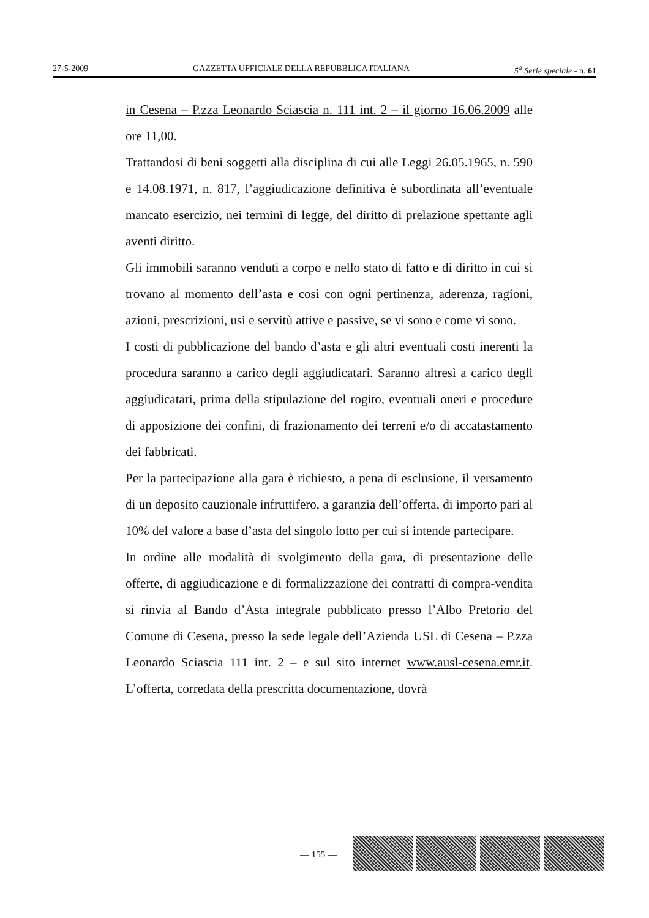27-5-2009 GAZZETTA UFFICIALE DELLA REPUBBLICA ITALIANA 5<sup>a</sup> Serie speciale - n. 61
in Cesena – P.zza Leonardo Sciascia n. 111 int. 2 – il giorno 16.06.2009 alle ore 11,00.
Trattandosi di beni soggetti alla disciplina di cui alle Leggi 26.05.1965, n. 590 e 14.08.1971, n. 817, l’aggiudicazione definitiva è subordinata all’eventuale mancato esercizio, nei termini di legge, del diritto di prelazione spettante agli aventi diritto.
Gli immobili saranno venduti a corpo e nello stato di fatto e di diritto in cui si trovano al momento dell’asta e così con ogni pertinenza, aderenza, ragioni, azioni, prescrizioni, usi e servitù attive e passive, se vi sono e come vi sono.
I costi di pubblicazione del bando d’asta e gli altri eventuali costi inerenti la procedura saranno a carico degli aggiudicatari. Saranno altresì a carico degli aggiudicatari, prima della stipulazione del rogito, eventuali oneri e procedure di apposizione dei confini, di frazionamento dei terreni e/o di accatastamento dei fabbricati.
Per la partecipazione alla gara è richiesto, a pena di esclusione, il versamento di un deposito cauzionale infruttifero, a garanzia dell’offerta, di importo pari al 10% del valore a base d’asta del singolo lotto per cui si intende partecipare.
In ordine alle modalità di svolgimento della gara, di presentazione delle offerte, di aggiudicazione e di formalizzazione dei contratti di compra-vendita si rinvia al Bando d’Asta integrale pubblicato presso l’Albo Pretorio del Comune di Cesena, presso la sede legale dell’Azienda USL di Cesena – P.zza Leonardo Sciascia 111 int. 2 – e sul sito internet www.ausl-cesena.emr.it. L’offerta, corredata della prescritta documentazione, dovrà
— 155 —